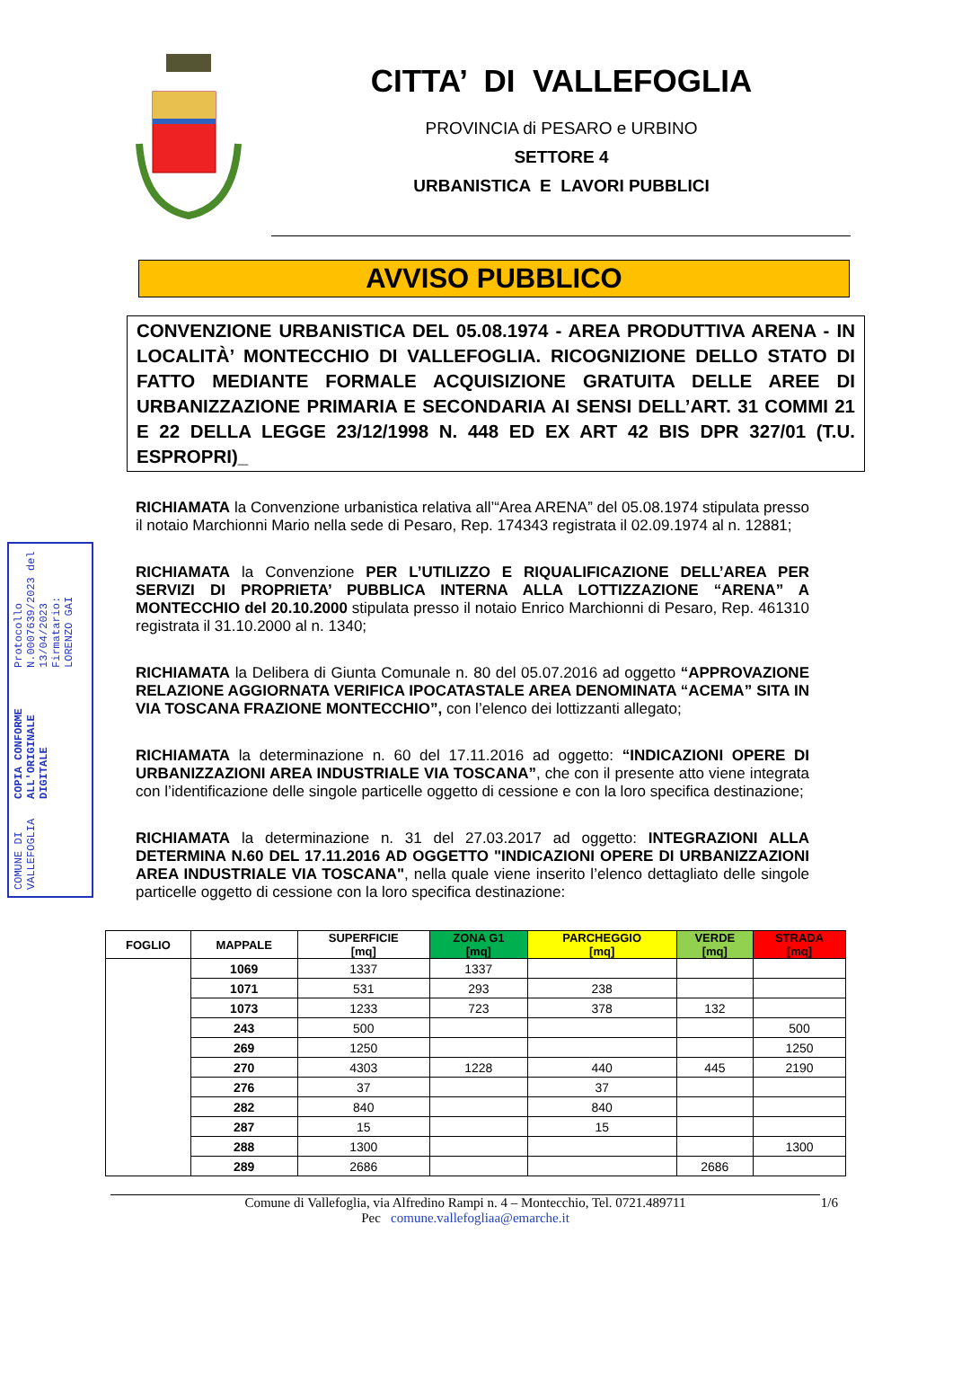CITTA’ DI VALLEFOGLIA
PROVINCIA di PESARO e URBINO
SETTORE 4
URBANISTICA E LAVORI PUBBLICI
AVVISO PUBBLICO
CONVENZIONE URBANISTICA DEL 05.08.1974 - AREA PRODUTTIVA ARENA - IN LOCALITÀ’ MONTECCHIO DI VALLEFOGLIA. RICOGNIZIONE DELLO STATO DI FATTO MEDIANTE FORMALE ACQUISIZIONE GRATUITA DELLE AREE DI URBANIZZAZIONE PRIMARIA E SECONDARIA AI SENSI DELL’ART. 31 COMMI 21 E 22 DELLA LEGGE 23/12/1998 N. 448 ED EX ART 42 BIS DPR 327/01 (T.U. ESPROPRI)_
COMUNE DI VALLEFOGLIA COPIA CONFORME ALL'ORIGINALE DIGITALE Protocollo N.0007639/2023 del 13/04/2023
Firmatario: LORENZO GAI
RICHIAMATA la Convenzione urbanistica relativa all’“Area ARENA” del 05.08.1974 stipulata presso il notaio Marchionni Mario nella sede di Pesaro, Rep. 174343 registrata il 02.09.1974 al n. 12881;
RICHIAMATA la Convenzione PER L’UTILIZZO E RIQUALIFICAZIONE DELL’AREA PER SERVIZI DI PROPRIETA’ PUBBLICA INTERNA ALLA LOTTIZZAZIONE “ARENA” A MONTECCHIO del 20.10.2000 stipulata presso il notaio Enrico Marchionni di Pesaro, Rep. 461310 registrata il 31.10.2000 al n. 1340;
RICHIAMATA la Delibera di Giunta Comunale n. 80 del 05.07.2016 ad oggetto “APPROVAZIONE RELAZIONE AGGIORNATA VERIFICA IPOCATASTALE AREA DENOMINATA “ACEMA” SITA IN VIA TOSCANA FRAZIONE MONTECCHIO”, con l’elenco dei lottizzanti allegato;
RICHIAMATA la determinazione n. 60 del 17.11.2016 ad oggetto: “INDICAZIONI OPERE DI URBANIZZAZIONI AREA INDUSTRIALE VIA TOSCANA”, che con il presente atto viene integrata con l’identificazione delle singole particelle oggetto di cessione e con la loro specifica destinazione;
RICHIAMATA la determinazione n. 31 del 27.03.2017 ad oggetto: INTEGRAZIONI ALLA DETERMINA N.60 DEL 17.11.2016 AD OGGETTO "INDICAZIONI OPERE DI URBANIZZAZIONI AREA INDUSTRIALE VIA TOSCANA", nella quale viene inserito l’elenco dettagliato delle singole particelle oggetto di cessione con la loro specifica destinazione:
| FOGLIO | MAPPALE | SUPERFICIE [mq] | ZONA G1 [mq] | PARCHEGGIO [mq] | VERDE [mq] | STRADA [mq] |
| --- | --- | --- | --- | --- | --- | --- |
| | 1069 | 1337 | 1337 | | | |
| | 1071 | 531 | 293 | 238 | | |
| | 1073 | 1233 | 723 | 378 | 132 | |
| | 243 | 500 | | | | 500 |
| | 269 | 1250 | | | | 1250 |
| | 270 | 4303 | 1228 | 440 | 445 | 2190 |
| | 276 | 37 | | 37 | | |
| | 282 | 840 | | 840 | | |
| | 287 | 15 | | 15 | | |
| | 288 | 1300 | | | | 1300 |
| | 289 | 2686 | | | 2686 | |
Comune di Vallefoglia, via Alfredino Rampi n. 4 – Montecchio, Tel. 0721.489711 1/6
Pec comune.vallefogliaa@emarche.it